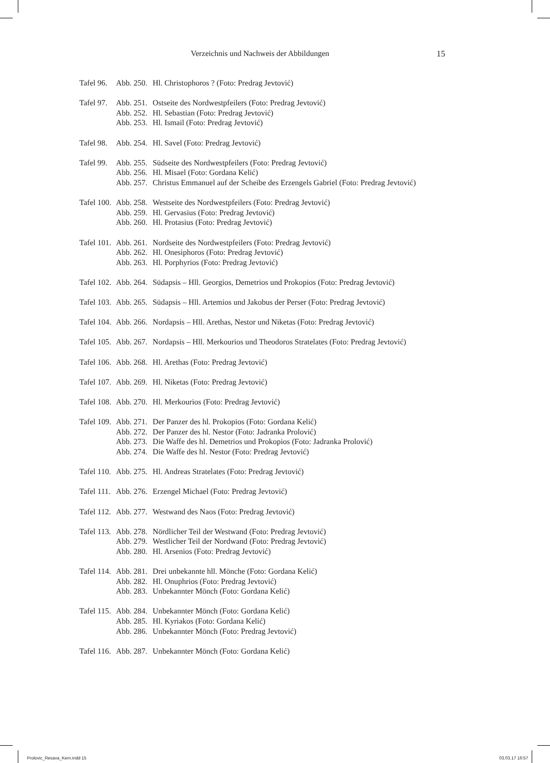Verzeichnis und Nachweis der Abbildungen 15
| Tafel 96. | Abb. 250. | Hl. Christophoros ? (Foto: Predrag Jevtović) |
| Tafel 97. | Abb. 251. | Ostseite des Nordwestpfeilers (Foto: Predrag Jevtović) |
| | Abb. 252. | Hl. Sebastian (Foto: Predrag Jevtović) |
| | Abb. 253. | Hl. Ismail (Foto: Predrag Jevtović) |
| Tafel 98. | Abb. 254. | Hl. Savel (Foto: Predrag Jevtović) |
| Tafel 99. | Abb. 255. | Südseite des Nordwestpfeilers (Foto: Predrag Jevtović) |
| | Abb. 256. | Hl. Misael (Foto: Gordana Kelić) |
| | Abb. 257. | Christus Emmanuel auf der Scheibe des Erzengels Gabriel (Foto: Predrag Jevtović) |
| Tafel 100. | Abb. 258. | Westseite des Nordwestpfeilers (Foto: Predrag Jevtović) |
| | Abb. 259. | Hl. Gervasius (Foto: Predrag Jevtović) |
| | Abb. 260. | Hl. Protasius (Foto: Predrag Jevtović) |
| Tafel 101. | Abb. 261. | Nordseite des Nordwestpfeilers (Foto: Predrag Jevtović) |
| | Abb. 262. | Hl. Onesiphoros (Foto: Predrag Jevtović) |
| | Abb. 263. | Hl. Porphyrios (Foto: Predrag Jevtović) |
| Tafel 102. | Abb. 264. | Südapsis – Hll. Georgios, Demetrios und Prokopios (Foto: Predrag Jevtović) |
| Tafel 103. | Abb. 265. | Südapsis – Hll. Artemios und Jakobus der Perser (Foto: Predrag Jevtović) |
| Tafel 104. | Abb. 266. | Nordapsis – Hll. Arethas, Nestor und Niketas (Foto: Predrag Jevtović) |
| Tafel 105. | Abb. 267. | Nordapsis – Hll. Merkourios und Theodoros Stratelates (Foto: Predrag Jevtović) |
| Tafel 106. | Abb. 268. | Hl. Arethas (Foto: Predrag Jevtović) |
| Tafel 107. | Abb. 269. | Hl. Niketas (Foto: Predrag Jevtović) |
| Tafel 108. | Abb. 270. | Hl. Merkourios (Foto: Predrag Jevtović) |
| Tafel 109. | Abb. 271. | Der Panzer des hl. Prokopios (Foto: Gordana Kelić) |
| | Abb. 272. | Der Panzer des hl. Nestor (Foto: Jadranka Prolović) |
| | Abb. 273. | Die Waffe des hl. Demetrios und Prokopios (Foto: Jadranka Prolović) |
| | Abb. 274. | Die Waffe des hl. Nestor (Foto: Predrag Jevtović) |
| Tafel 110. | Abb. 275. | Hl. Andreas Stratelates (Foto: Predrag Jevtović) |
| Tafel 111. | Abb. 276. | Erzengel Michael (Foto: Predrag Jevtović) |
| Tafel 112. | Abb. 277. | Westwand des Naos (Foto: Predrag Jevtović) |
| Tafel 113. | Abb. 278. | Nördlicher Teil der Westwand (Foto: Predrag Jevtović) |
| | Abb. 279. | Westlicher Teil der Nordwand (Foto: Predrag Jevtović) |
| | Abb. 280. | Hl. Arsenios (Foto: Predrag Jevtović) |
| Tafel 114. | Abb. 281. | Drei unbekannte hll. Mönche (Foto: Gordana Kelić) |
| | Abb. 282. | Hl. Onuphrios (Foto: Predrag Jevtović) |
| | Abb. 283. | Unbekannter Mönch (Foto: Gordana Kelić) |
| Tafel 115. | Abb. 284. | Unbekannter Mönch (Foto: Gordana Kelić) |
| | Abb. 285. | Hl. Kyriakos (Foto: Gordana Kelić) |
| | Abb. 286. | Unbekannter Mönch (Foto: Predrag Jevtović) |
| Tafel 116. | Abb. 287. | Unbekannter Mönch (Foto: Gordana Kelić) |
Prolovic_Resava_Kern.indd 15 03.03.17 16:57